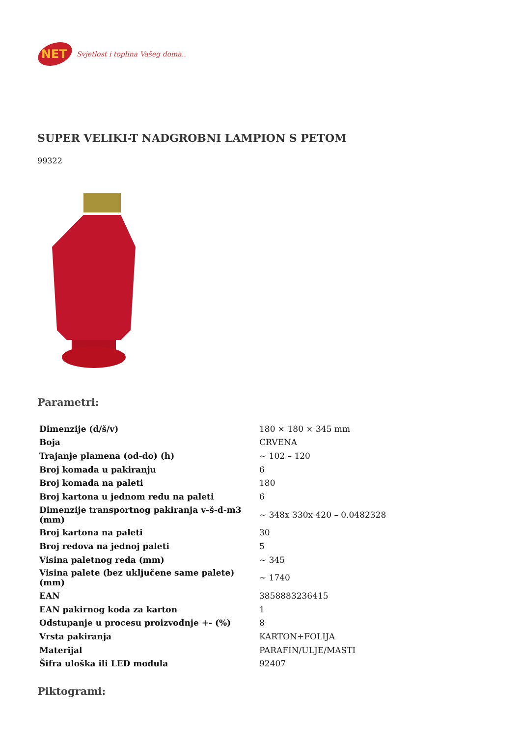NET
Svjetlost i toplina Vašeg doma..
SUPER VELIKI-T NADGROBNI LAMPION S PETOM
99322
Parametri:
| Dimenzije (d/š/v) | 180 × 180 × 345 mm |
| Boja | CRVENA |
| Trajanje plamena (od-do) (h) | ~ 102 – 120 |
| Broj komada u pakiranju | 6 |
| Broj komada na paleti | 180 |
| Broj kartona u jednom redu na paleti | 6 |
| Dimenzije transportnog pakiranja v-š-d-m3 (mm) | ~ 348x 330x 420 – 0.0482328 |
| Broj kartona na paleti | 30 |
| Broj redova na jednoj paleti | 5 |
| Visina paletnog reda (mm) | ~ 345 |
| Visina palete (bez uključene same palete) (mm) | ~ 1740 |
| EAN | 3858883236415 |
| EAN pakirnog koda za karton | 1 |
| Odstupanje u procesu proizvodnje +- (%) | 8 |
| Vrsta pakiranja | KARTON+FOLIJA |
| Materijal | PARAFIN/ULJE/MASTI |
| Šifra uloška ili LED modula | 92407 |
Piktogrami: